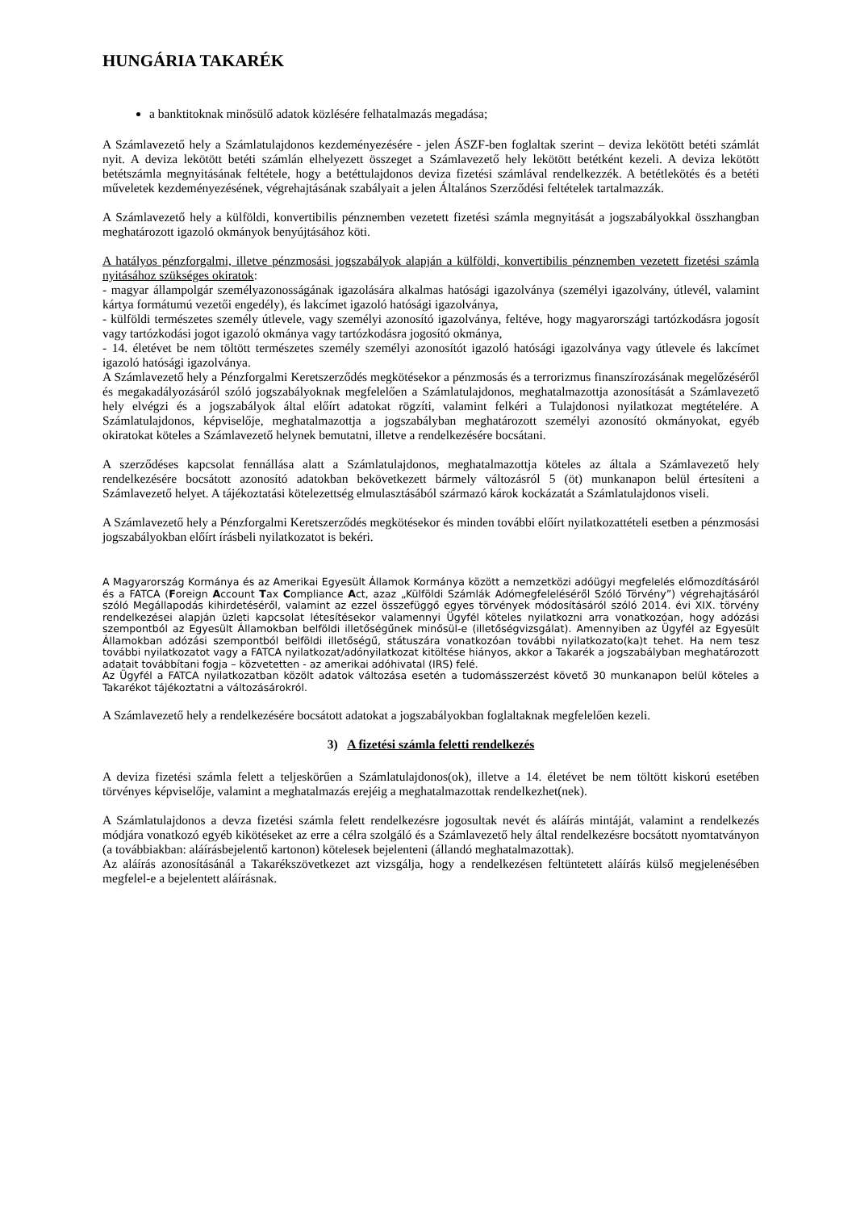HUNGÁRIA TAKARÉK
a banktitoknak minősülő adatok közlésére felhatalmazás megadása;
A Számlavezető hely a Számlatulajdonos kezdeményezésére - jelen ÁSZF-ben foglaltak szerint – deviza lekötött betéti számlát nyit. A deviza lekötött betéti számlán elhelyezett összeget a Számlavezető hely lekötött betétként kezeli. A deviza lekötött betétszámla megnyitásának feltétele, hogy a betéttulajdonos deviza fizetési számlával rendelkezzék. A betétlekötés és a betéti műveletek kezdeményezésének, végrehajtásának szabályait a jelen Általános Szerződési feltételek tartalmazzák.
A Számlavezető hely a külföldi, konvertibilis pénznemben vezetett fizetési számla megnyitását a jogszabályokkal összhangban meghatározott igazoló okmányok benyújtásához köti.
A hatályos pénzforgalmi, illetve pénzmosási jogszabályok alapján a külföldi, konvertibilis pénznemben vezetett fizetési számla nyitásához szükséges okiratok:
- magyar állampolgár személyazonosságának igazolására alkalmas hatósági igazolványa (személyi igazolvány, útlevél, valamint kártya formátumú vezetői engedély), és lakcímet igazoló hatósági igazolványa,
- külföldi természetes személy útlevele, vagy személyi azonosító igazolványa, feltéve, hogy magyarországi tartózkodásra jogosít vagy tartózkodási jogot igazoló okmánya vagy tartózkodásra jogosító okmánya,
- 14. életévet be nem töltött természetes személy személyi azonosítót igazoló hatósági igazolványa vagy útlevele és lakcímet igazoló hatósági igazolványa.
A Számlavezető hely a Pénzforgalmi Keretszerződés megkötésekor a pénzmosás és a terrorizmus finanszírozásának megelőzéséről és megakadályozásáról szóló jogszabályoknak megfelelően a Számlatulajdonos, meghatalmazottja azonosítását a Számlavezető hely elvégzi és a jogszabályok által előírt adatokat rögzíti, valamint felkéri a Tulajdonosi nyilatkozat megtételére. A Számlatulajdonos, képviselője, meghatalmazottja a jogszabályban meghatározott személyi azonosító okmányokat, egyéb okiratokat köteles a Számlavezető helynek bemutatni, illetve a rendelkezésére bocsátani.
A szerződéses kapcsolat fennállása alatt a Számlatulajdonos, meghatalmazottja köteles az általa a Számlavezető hely rendelkezésére bocsátott azonosító adatokban bekövetkezett bármely változásról 5 (öt) munkanapon belül értesíteni a Számlavezető helyet. A tájékoztatási kötelezettség elmulasztásából származó károk kockázatát a Számlatulajdonos viseli.
A Számlavezető hely a Pénzforgalmi Keretszerződés megkötésekor és minden további előírt nyilatkozattételi esetben a pénzmosási jogszabályokban előírt írásbeli nyilatkozatot is bekéri.
A Magyarország Kormánya és az Amerikai Egyesült Államok Kormánya között a nemzetközi adóügyi megfelelés előmozdításáról és a FATCA (Foreign Account Tax Compliance Act, azaz „Külföldi Számlák Adómegfeleléséről Szóló Törvény”) végrehajtásáról szóló Megállapodás kihirdetéséről, valamint az ezzel összefüggő egyes törvények módosításáról szóló 2014. évi XIX. törvény rendelkezései alapján üzleti kapcsolat létesítésekor valamennyi Ügyfél köteles nyilatkozni arra vonatkozóan, hogy adózási szempontból az Egyesült Államokban belföldi illetőségűnek minősül-e (illetőségvizsgálat). Amennyiben az Ügyfél az Egyesült Államokban adózási szempontból belföldi illetőségű, státuszára vonatkozóan további nyilatkozato(ka)t tehet. Ha nem tesz további nyilatkozatot vagy a FATCA nyilatkozat/adónyilatkozat kitöltése hiányos, akkor a Takarék a jogszabályban meghatározott adatait továbbítani fogja – közvetetten - az amerikai adóhivatal (IRS) felé.
Az Ügyfél a FATCA nyilatkozatban közölt adatok változása esetén a tudomásszerzést követő 30 munkanapon belül köteles a Takarékot tájékoztatni a változásárokról.
A Számlavezető hely a rendelkezésére bocsátott adatokat a jogszabályokban foglaltaknak megfelelően kezeli.
3) A fizetési számla feletti rendelkezés
A deviza fizetési számla felett a teljeskörűen a Számlatulajdonos(ok), illetve a 14. életévet be nem töltött kiskorú esetében törvényes képviselője, valamint a meghatalmazás erejéig a meghatalmazottak rendelkezhet(nek).
A Számlatulajdonos a devza fizetési számla felett rendelkezésre jogosultak nevét és aláírás mintáját, valamint a rendelkezés módjára vonatkozó egyéb kikötéseket az erre a célra szolgáló és a Számlavezető hely által rendelkezésre bocsátott nyomtatványon (a továbbiakban: aláírásbejelentő kartonon) kötelesek bejelenteni (állandó meghatalmazottak).
Az aláírás azonosításánál a Takarékszövetkezet azt vizsgálja, hogy a rendelkezésen feltüntetett aláírás külső megjelenésében megfelel-e a bejelentett aláírásnak.